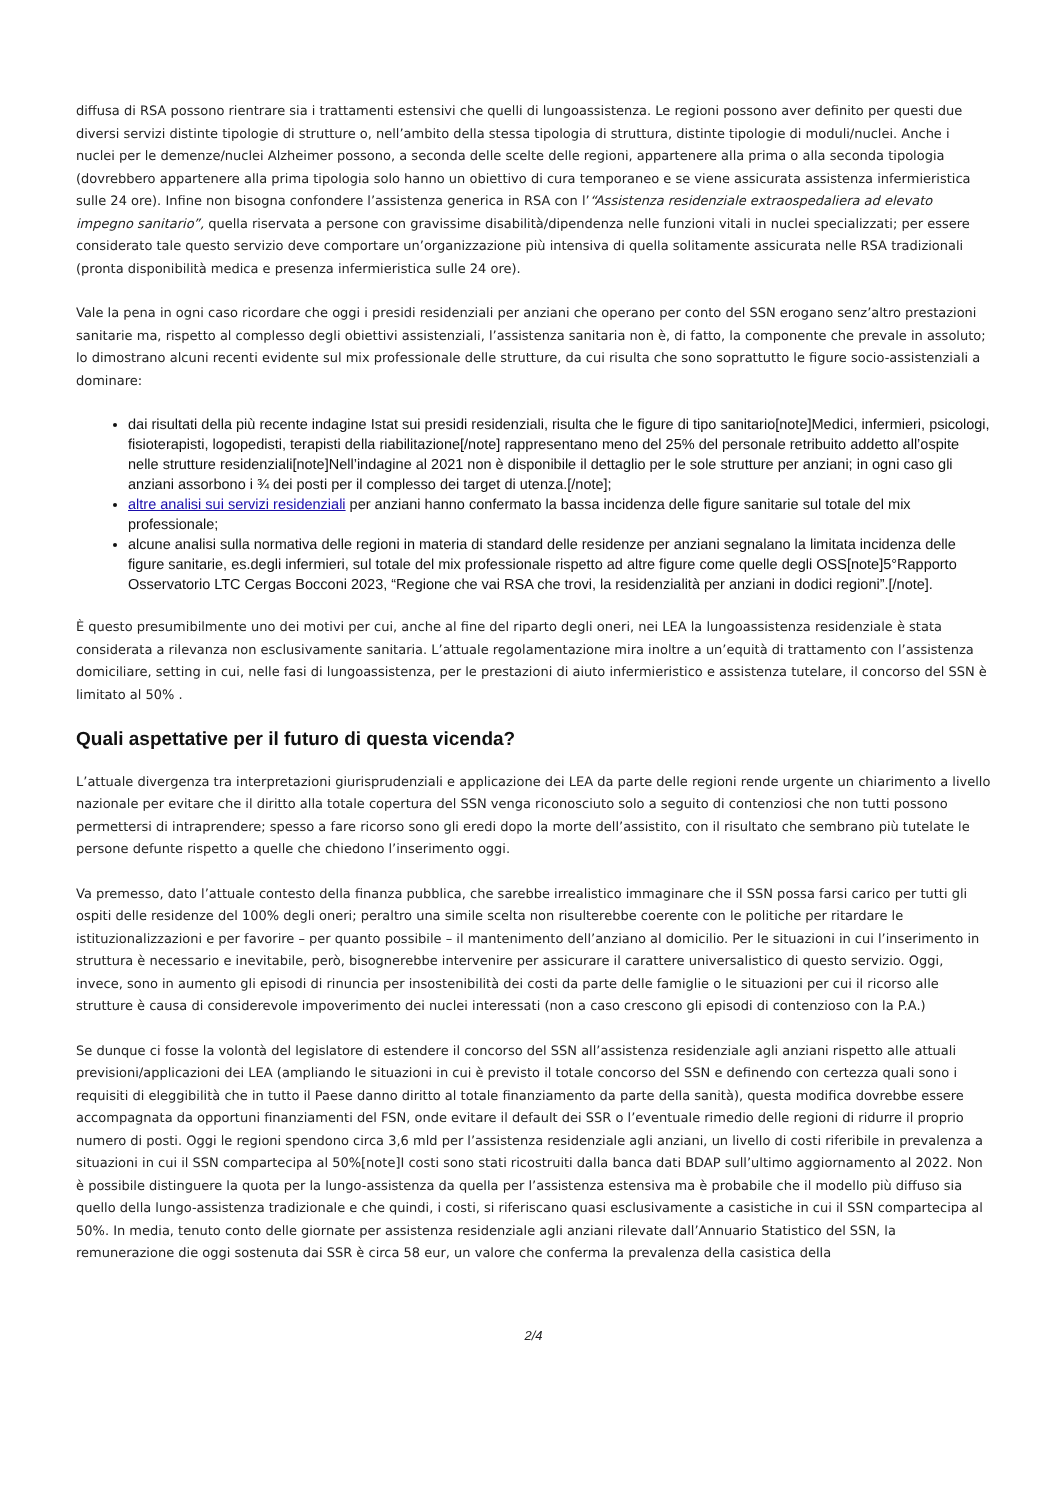diffusa di RSA possono rientrare sia i trattamenti estensivi che quelli di lungoassistenza. Le regioni possono aver definito per questi due diversi servizi distinte tipologie di strutture o, nell’ambito della stessa tipologia di struttura, distinte tipologie di moduli/nuclei. Anche i nuclei per le demenze/nuclei Alzheimer possono, a seconda delle scelte delle regioni, appartenere alla prima o alla seconda tipologia (dovrebbero appartenere alla prima tipologia solo hanno un obiettivo di cura temporaneo e se viene assicurata assistenza infermieristica sulle 24 ore). Infine non bisogna confondere l’assistenza generica in RSA con l’“Assistenza residenziale extraospedaliera ad elevato impegno sanitario”, quella riservata a persone con gravissime disabilità/dipendenza nelle funzioni vitali in nuclei specializzati; per essere considerato tale questo servizio deve comportare un’organizzazione più intensiva di quella solitamente assicurata nelle RSA tradizionali (pronta disponibilità medica e presenza infermieristica sulle 24 ore).
Vale la pena in ogni caso ricordare che oggi i presidi residenziali per anziani che operano per conto del SSN erogano senz’altro prestazioni sanitarie ma, rispetto al complesso degli obiettivi assistenziali, l’assistenza sanitaria non è, di fatto, la componente che prevale in assoluto; lo dimostrano alcuni recenti evidente sul mix professionale delle strutture, da cui risulta che sono soprattutto le figure socio-assistenziali a dominare:
dai risultati della più recente indagine Istat sui presidi residenziali, risulta che le figure di tipo sanitario[note]Medici, infermieri, psicologi, fisioterapisti, logopedisti, terapisti della riabilitazione[/note] rappresentano meno del 25% del personale retribuito addetto all’ospite nelle strutture residenziali[note]Nell’indagine al 2021 non è disponibile il dettaglio per le sole strutture per anziani; in ogni caso gli anziani assorbono i ¾ dei posti per il complesso dei target di utenza.[/note];
altre analisi sui servizi residenziali per anziani hanno confermato la bassa incidenza delle figure sanitarie sul totale del mix professionale;
alcune analisi sulla normativa delle regioni in materia di standard delle residenze per anziani segnalano la limitata incidenza delle figure sanitarie, es.degli infermieri, sul totale del mix professionale rispetto ad altre figure come quelle degli OSS[note]5°Rapporto Osservatorio LTC Cergas Bocconi 2023, “Regione che vai RSA che trovi, la residenzialità per anziani in dodici regioni”.[/note].
È questo presumibilmente uno dei motivi per cui, anche al fine del riparto degli oneri, nei LEA la lungoassistenza residenziale è stata considerata a rilevanza non esclusivamente sanitaria. L’attuale regolamentazione mira inoltre a un’equità di trattamento con l’assistenza domiciliare, setting in cui, nelle fasi di lungoassistenza, per le prestazioni di aiuto infermieristico e assistenza tutelare, il concorso del SSN è limitato al 50% .
Quali aspettative per il futuro di questa vicenda?
L’attuale divergenza tra interpretazioni giurisprudenziali e applicazione dei LEA da parte delle regioni rende urgente un chiarimento a livello nazionale per evitare che il diritto alla totale copertura del SSN venga riconosciuto solo a seguito di contenziosi che non tutti possono permettersi di intraprendere; spesso a fare ricorso sono gli eredi dopo la morte dell’assistito, con il risultato che sembrano più tutelate le persone defunte rispetto a quelle che chiedono l’inserimento oggi.
Va premesso, dato l’attuale contesto della finanza pubblica, che sarebbe irrealistico immaginare che il SSN possa farsi carico per tutti gli ospiti delle residenze del 100% degli oneri; peraltro una simile scelta non risulterebbe coerente con le politiche per ritardare le istituzionalizzazioni e per favorire – per quanto possibile – il mantenimento dell’anziano al domicilio. Per le situazioni in cui l’inserimento in struttura è necessario e inevitabile, però, bisognerebbe intervenire per assicurare il carattere universalistico di questo servizio. Oggi, invece, sono in aumento gli episodi di rinuncia per insostenibilità dei costi da parte delle famiglie o le situazioni per cui il ricorso alle strutture è causa di considerevole impoverimento dei nuclei interessati (non a caso crescono gli episodi di contenzioso con la P.A.)
Se dunque ci fosse la volontà del legislatore di estendere il concorso del SSN all’assistenza residenziale agli anziani rispetto alle attuali previsioni/applicazioni dei LEA (ampliando le situazioni in cui è previsto il totale concorso del SSN e definendo con certezza quali sono i requisiti di eleggibilità che in tutto il Paese danno diritto al totale finanziamento da parte della sanità), questa modifica dovrebbe essere accompagnata da opportuni finanziamenti del FSN, onde evitare il default dei SSR o l’eventuale rimedio delle regioni di ridurre il proprio numero di posti. Oggi le regioni spendono circa 3,6 mld per l’assistenza residenziale agli anziani, un livello di costi riferibile in prevalenza a situazioni in cui il SSN compartecipa al 50%[note]I costi sono stati ricostruiti dalla banca dati BDAP sull’ultimo aggiornamento al 2022. Non è possibile distinguere la quota per la lungo-assistenza da quella per l’assistenza estensiva ma è probabile che il modello più diffuso sia quello della lungo-assistenza tradizionale e che quindi, i costi, si riferiscano quasi esclusivamente a casistiche in cui il SSN compartecipa al 50%. In media, tenuto conto delle giornate per assistenza residenziale agli anziani rilevate dall’Annuario Statistico del SSN, la remunerazione die oggi sostenuta dai SSR è circa 58 eur, un valore che conferma la prevalenza della casistica della
2/4